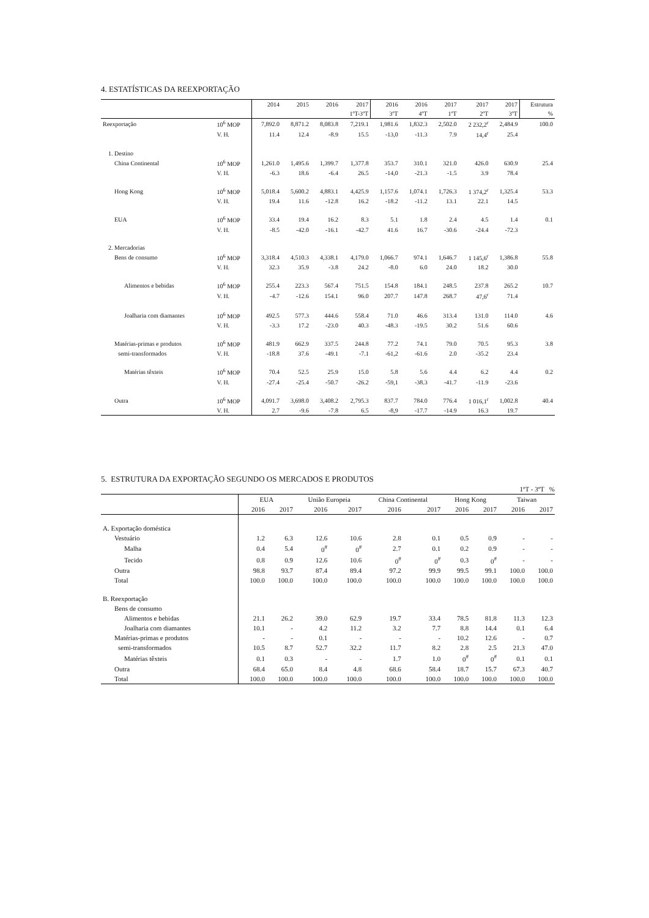4. ESTATÍSTICAS DA REEXPORTAÇÃO
| | | 2014 | 2015 | 2016 | 2017 | 2016 | 2016 | 2017 | 2017 | 2017 | Estrutura |
| --- | --- | --- | --- | --- | --- | --- | --- | --- | --- | --- | --- |
| | | | | | 1ºT-3ºT | 3ºT | 4ºT | 1ºT | 2ºT | 3ºT | % |
| Reexportação | 10<sup>6</sup> MOP | 7,892.0 | 8,871.2 | 8,083.8 | 7,219.1 | 1,981.6 | 1,832.3 | 2,502.0 | 2 232,2<sup>r</sup> | 2,484.9 | 100.0 |
| | V. H. | 11.4 | 12.4 | -8.9 | 15.5 | -13,0 | -11.3 | 7.9 | 14,4<sup>r</sup> | 25.4 | |
| 1. Destino | | | | | | | | | | | |
| China Continental | 10<sup>6</sup> MOP | 1,261.0 | 1,495.6 | 1,399.7 | 1,377.8 | 353.7 | 310.1 | 321.0 | 426.0 | 630.9 | 25.4 |
| | V. H. | -6.3 | 18.6 | -6.4 | 26.5 | -14,0 | -21.3 | -1.5 | 3.9 | 78.4 | |
| Hong Kong | 10<sup>6</sup> MOP | 5,018.4 | 5,600.2 | 4,883.1 | 4,425.9 | 1,157.6 | 1,074.1 | 1,726.3 | 1 374,2<sup>r</sup> | 1,325.4 | 53.3 |
| | V. H. | 19.4 | 11.6 | -12.8 | 16.2 | -18.2 | -11.2 | 13.1 | 22.1 | 14.5 | |
| EUA | 10<sup>6</sup> MOP | 33.4 | 19.4 | 16.2 | 8.3 | 5.1 | 1.8 | 2.4 | 4.5 | 1.4 | 0.1 |
| | V. H. | -8.5 | -42.0 | -16.1 | -42.7 | 41.6 | 16.7 | -30.6 | -24.4 | -72.3 | |
| 2. Mercadorias | | | | | | | | | | | |
| Bens de consumo | 10<sup>6</sup> MOP | 3,318.4 | 4,510.3 | 4,338.1 | 4,179.0 | 1,066.7 | 974.1 | 1,646.7 | 1 145,6<sup>r</sup> | 1,386.8 | 55.8 |
| | V. H. | 32.3 | 35.9 | -3.8 | 24.2 | -8.0 | 6.0 | 24.0 | 18.2 | 30.0 | |
| Alimentos e bebidas | 10<sup>6</sup> MOP | 255.4 | 223.3 | 567.4 | 751.5 | 154.8 | 184.1 | 248.5 | 237.8 | 265.2 | 10.7 |
| | V. H. | -4.7 | -12.6 | 154.1 | 96.0 | 207.7 | 147.8 | 268.7 | 47,6<sup>r</sup> | 71.4 | |
| Joalharia com diamantes | 10<sup>6</sup> MOP | 492.5 | 577.3 | 444.6 | 558.4 | 71.0 | 46.6 | 313.4 | 131.0 | 114.0 | 4.6 |
| | V. H. | -3.3 | 17.2 | -23.0 | 40.3 | -48.3 | -19.5 | 30.2 | 51.6 | 60.6 | |
| Matérias-primas e produtos | 10<sup>6</sup> MOP | 481.9 | 662.9 | 337.5 | 244.8 | 77.2 | 74.1 | 79.0 | 70.5 | 95.3 | 3.8 |
| semi-transformados | V. H. | -18.8 | 37.6 | -49.1 | -7.1 | -61,2 | -61.6 | 2.0 | -35.2 | 23.4 | |
| Matérias têxteis | 10<sup>6</sup> MOP | 70.4 | 52.5 | 25.9 | 15.0 | 5.8 | 5.6 | 4.4 | 6.2 | 4.4 | 0.2 |
| | V. H. | -27.4 | -25.4 | -50.7 | -26.2 | -59,1 | -38.3 | -41.7 | -11.9 | -23.6 | |
| Outra | 10<sup>6</sup> MOP | 4,091.7 | 3,698.0 | 3,408.2 | 2,795.3 | 837.7 | 784.0 | 776.4 | 1 016,1<sup>r</sup> | 1,002.8 | 40.4 |
| | V. H. | 2.7 | -9.6 | -7.8 | 6.5 | -8,9 | -17.7 | -14.9 | 16.3 | 19.7 | |
5. ESTRUTURA DA EXPORTAÇÃO SEGUNDO OS MERCADOS E PRODUTOS
1ºT - 3ºT %
| | EUA | | União Europeia | | China Continental | | Hong Kong | | Taiwan | |
| --- | --- | --- | --- | --- | --- | --- | --- | --- | --- | --- |
| | 2016 | 2017 | 2016 | 2017 | 2016 | 2017 | 2016 | 2017 | 2016 | 2017 |
| A. Exportação doméstica | | | | | | | | | | |
| Vestuário | 1.2 | 6.3 | 12.6 | 10.6 | 2.8 | 0.1 | 0.5 | 0.9 | - | - |
| Malha | 0.4 | 5.4 | 0<sup>#</sup> | 0<sup>#</sup> | 2.7 | 0.1 | 0.2 | 0.9 | - | - |
| Tecido | 0.8 | 0.9 | 12.6 | 10.6 | 0<sup>#</sup> | 0<sup>#</sup> | 0.3 | 0<sup>#</sup> | - | - |
| Outra | 98.8 | 93.7 | 87.4 | 89.4 | 97.2 | 99.9 | 99.5 | 99.1 | 100.0 | 100.0 |
| Total | 100.0 | 100.0 | 100.0 | 100.0 | 100.0 | 100.0 | 100.0 | 100.0 | 100.0 | 100.0 |
| B. Reexportação | | | | | | | | | | |
| Bens de consumo | | | | | | | | | | |
| Alimentos e bebidas | 21.1 | 26.2 | 39.0 | 62.9 | 19.7 | 33.4 | 78.5 | 81.8 | 11.3 | 12.3 |
| Joalharia com diamantes | 10.1 | - | 4.2 | 11.2 | 3.2 | 7.7 | 8.8 | 14.4 | 0.1 | 6.4 |
| Matérias-primas e produtos | - | - | 0.1 | - | - | - | 10.2 | 12.6 | - | 0.7 |
| semi-transformados | 10.5 | 8.7 | 52.7 | 32.2 | 11.7 | 8.2 | 2.8 | 2.5 | 21.3 | 47.0 |
| Matérias têxteis | 0.1 | 0.3 | - | - | 1.7 | 1.0 | 0<sup>#</sup> | 0<sup>#</sup> | 0.1 | 0.1 |
| Outra | 68.4 | 65.0 | 8.4 | 4.8 | 68.6 | 58.4 | 18.7 | 15.7 | 67.3 | 40.7 |
| Total | 100.0 | 100.0 | 100.0 | 100.0 | 100.0 | 100.0 | 100.0 | 100.0 | 100.0 | 100.0 |